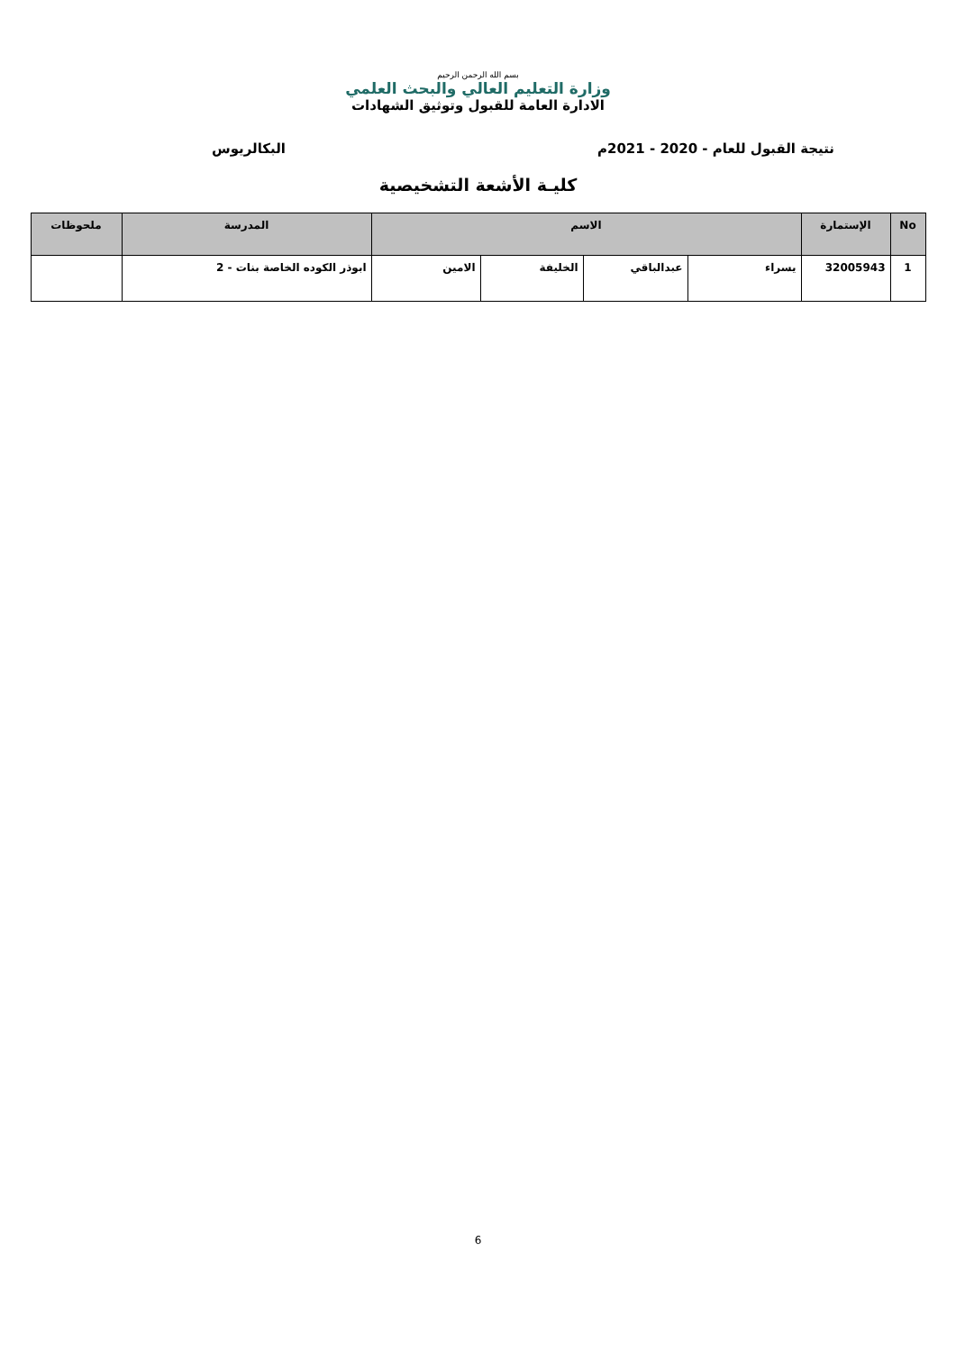بسم الله الرحمن الرحيم
وزارة التعليم العالي والبحث العلمي
الادارة العامة للقبول وتوثيق الشهادات
نتيجة القبول للعام - 2020 - 2021م البكالريوس
كليـة الأشعة التشخيصية
| No | الإستمارة | الاسم | | | | المدرسة | ملحوظات |
| --- | --- | --- | --- | --- | --- | --- | --- |
| 1 | 32005943 | يسراء | عبدالباقي | الخليفة | الامين | ابوذر الكوده الخاصة بنات - 2 | |
6